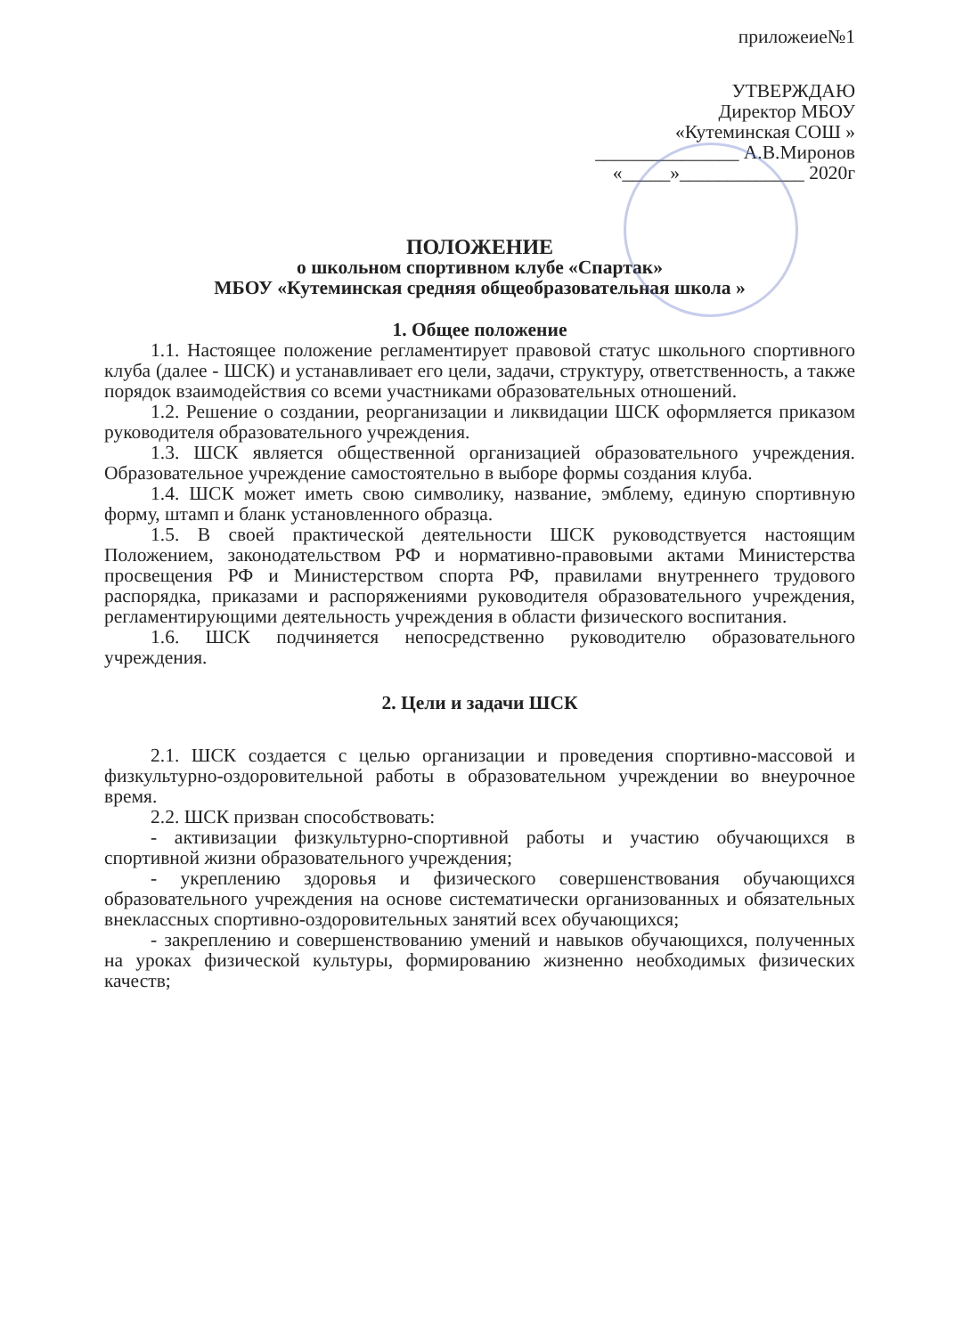приложеие№1
УТВЕРЖДАЮ
Директор МБОУ
«Кутеминская СОШ »
_______________ А.В.Миронов
«_____»_____________ 2020г
ПОЛОЖЕНИЕ
о школьном спортивном клубе «Спартак»
МБОУ «Кутеминская средняя общеобразовательная школа »
1. Общее положение
1.1. Настоящее положение регламентирует правовой статус школьного спортивного клуба (далее - ШСК) и устанавливает его цели, задачи, структуру, ответственность, а также порядок взаимодействия со всеми участниками образовательных отношений.
1.2. Решение о создании, реорганизации и ликвидации ШСК оформляется приказом руководителя образовательного учреждения.
1.3. ШСК является общественной организацией образовательного учреждения. Образовательное учреждение самостоятельно в выборе формы создания клуба.
1.4. ШСК может иметь свою символику, название, эмблему, единую спортивную форму, штамп и бланк установленного образца.
1.5. В своей практической деятельности ШСК руководствуется настоящим Положением, законодательством РФ и нормативно-правовыми актами Министерства просвещения РФ и Министерством спорта РФ, правилами внутреннего трудового распорядка, приказами и распоряжениями руководителя образовательного учреждения, регламентирующими деятельность учреждения в области физического воспитания.
1.6. ШСК подчиняется непосредственно руководителю образовательного учреждения.
2. Цели и задачи ШСК
2.1. ШСК создается с целью организации и проведения спортивно-массовой и физкультурно-оздоровительной работы в образовательном учреждении во внеурочное время.
2.2. ШСК призван способствовать:
- активизации физкультурно-спортивной работы и участию обучающихся в спортивной жизни образовательного учреждения;
- укреплению здоровья и физического совершенствования обучающихся образовательного учреждения на основе систематически организованных и обязательных внеклассных спортивно-оздоровительных занятий всех обучающихся;
- закреплению и совершенствованию умений и навыков обучающихся, полученных на уроках физической культуры, формированию жизненно необходимых физических качеств;